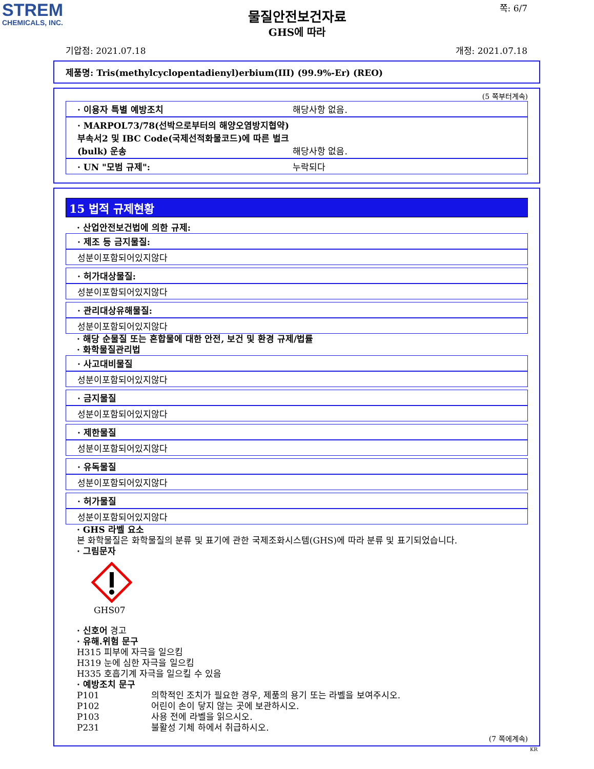STREM
CHEMICALS, INC.
물질안전보건자료
GHS에 따라
쪽: 6/7
기압점: 2021.07.18 개정: 2021.07.18
제품명: Tris(methylcyclopentadienyl)erbium(III) (99.9%-Er) (REO)
(5 쪽부터계속)
· 이용자 특별 예방조치 해당사항 없음.
· MARPOL73/78(선박으로부터의 해양오염방지협약) 부속서2 및 IBC Code(국제선적화물코드)에 따른 벌크(bulk) 운송 해당사항 없음.
· UN "모범 규제": 누락되다
15 법적 규제현황
· 산업안전보건법에 의한 규제:
· 제조 등 금지물질:
성분이포함되어있지않다
· 허가대상물질:
성분이포함되어있지않다
· 관리대상유해물질:
성분이포함되어있지않다
· 해당 순물질 또는 혼합물에 대한 안전, 보건 및 환경 규제/법률
· 화학물질관리법
· 사고대비물질
성분이포함되어있지않다
· 금지물질
성분이포함되어있지않다
· 제한물질
성분이포함되어있지않다
· 유독물질
성분이포함되어있지않다
· 허가물질
성분이포함되어있지않다
· GHS 라벨 요소
본 화학물질은 화학물질의 분류 및 표기에 관한 국제조화시스템(GHS)에 따라 분류 및 표기되었습니다.
· 그림문자
GHS07
· 신호어 경고
· 유해.위험 문구
H315 피부에 자극을 일으킴
H319 눈에 심한 자극을 일으킴
H335 호흡기계 자극을 일으킬 수 있음
· 예방조치 문구
P101 의학적인 조치가 필요한 경우, 제품의 용기 또는 라벨을 보여주시오.
P102 어린이 손이 닿지 않는 곳에 보관하시오.
P103 사용 전에 라벨을 읽으시오.
P231 불활성 기체 하에서 취급하시오.
(7 쪽에계속)
KR